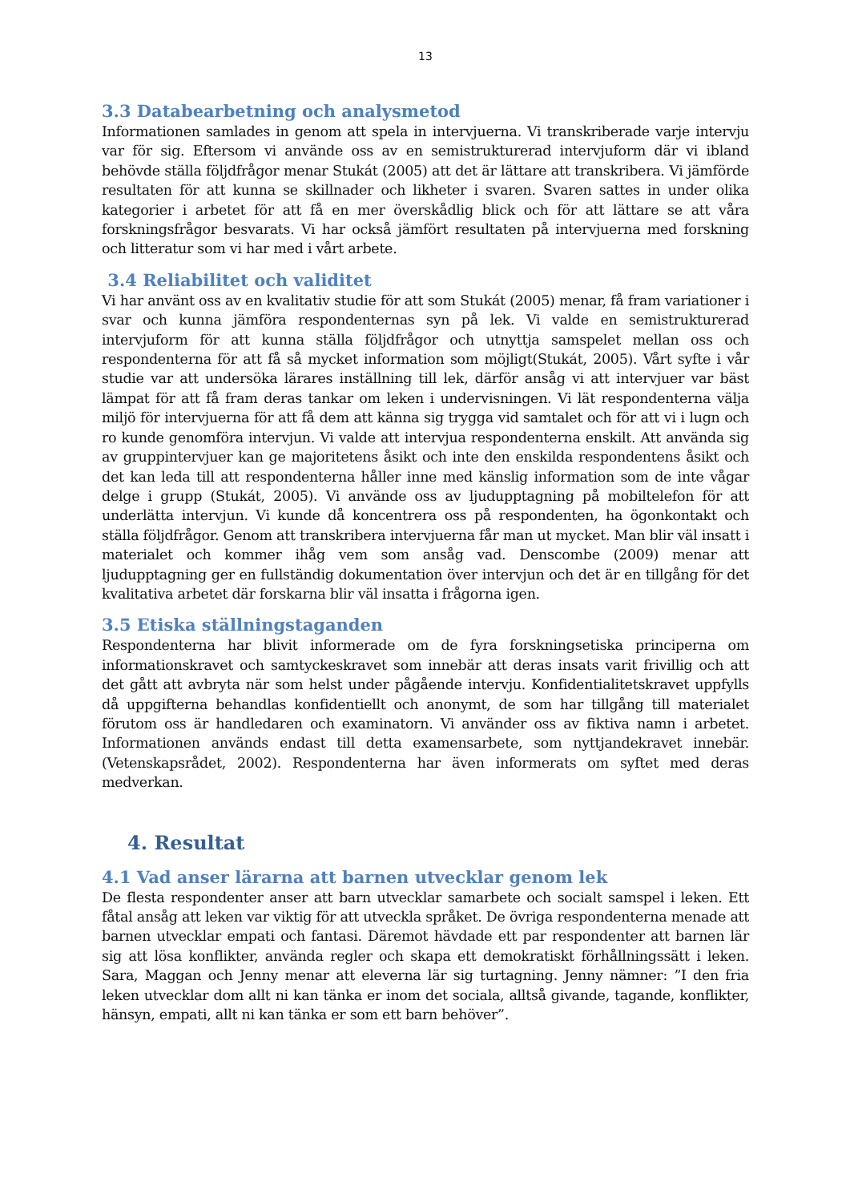13
3.3 Databearbetning och analysmetod
Informationen samlades in genom att spela in intervjuerna. Vi transkriberade varje intervju var för sig. Eftersom vi använde oss av en semistrukturerad intervjuform där vi ibland behövde ställa följdfrågor menar Stukát (2005) att det är lättare att transkribera. Vi jämförde resultaten för att kunna se skillnader och likheter i svaren. Svaren sattes in under olika kategorier i arbetet för att få en mer överskådlig blick och för att lättare se att våra forskningsfrågor besvarats. Vi har också jämfört resultaten på intervjuerna med forskning och litteratur som vi har med i vårt arbete.
3.4 Reliabilitet och validitet
Vi har använt oss av en kvalitativ studie för att som Stukát (2005) menar, få fram variationer i svar och kunna jämföra respondenternas syn på lek. Vi valde en semistrukturerad intervjuform för att kunna ställa följdfrågor och utnyttja samspelet mellan oss och respondenterna för att få så mycket information som möjligt(Stukát, 2005). Vårt syfte i vår studie var att undersöka lärares inställning till lek, därför ansåg vi att intervjuer var bäst lämpat för att få fram deras tankar om leken i undervisningen. Vi lät respondenterna välja miljö för intervjuerna för att få dem att känna sig trygga vid samtalet och för att vi i lugn och ro kunde genomföra intervjun. Vi valde att intervjua respondenterna enskilt. Att använda sig av gruppintervjuer kan ge majoritetens åsikt och inte den enskilda respondentens åsikt och det kan leda till att respondenterna håller inne med känslig information som de inte vågar delge i grupp (Stukát, 2005). Vi använde oss av ljudupptagning på mobiltelefon för att underlätta intervjun. Vi kunde då koncentrera oss på respondenten, ha ögonkontakt och ställa följdfrågor. Genom att transkribera intervjuerna får man ut mycket. Man blir väl insatt i materialet och kommer ihåg vem som ansåg vad. Denscombe (2009) menar att ljudupptagning ger en fullständig dokumentation över intervjun och det är en tillgång för det kvalitativa arbetet där forskarna blir väl insatta i frågorna igen.
3.5 Etiska ställningstaganden
Respondenterna har blivit informerade om de fyra forskningsetiska principerna om informationskravet och samtyckeskravet som innebär att deras insats varit frivillig och att det gått att avbryta när som helst under pågående intervju. Konfidentialitetskravet uppfylls då uppgifterna behandlas konfidentiellt och anonymt, de som har tillgång till materialet förutom oss är handledaren och examinatorn. Vi använder oss av fiktiva namn i arbetet. Informationen används endast till detta examensarbete, som nyttjandekravet innebär. (Vetenskapsrådet, 2002). Respondenterna har även informerats om syftet med deras medverkan.
4. Resultat
4.1 Vad anser lärarna att barnen utvecklar genom lek
De flesta respondenter anser att barn utvecklar samarbete och socialt samspel i leken. Ett fåtal ansåg att leken var viktig för att utveckla språket. De övriga respondenterna menade att barnen utvecklar empati och fantasi. Däremot hävdade ett par respondenter att barnen lär sig att lösa konflikter, använda regler och skapa ett demokratiskt förhållningssätt i leken. Sara, Maggan och Jenny menar att eleverna lär sig turtagning. Jenny nämner: ”I den fria leken utvecklar dom allt ni kan tänka er inom det sociala, alltså givande, tagande, konflikter, hänsyn, empati, allt ni kan tänka er som ett barn behöver”.